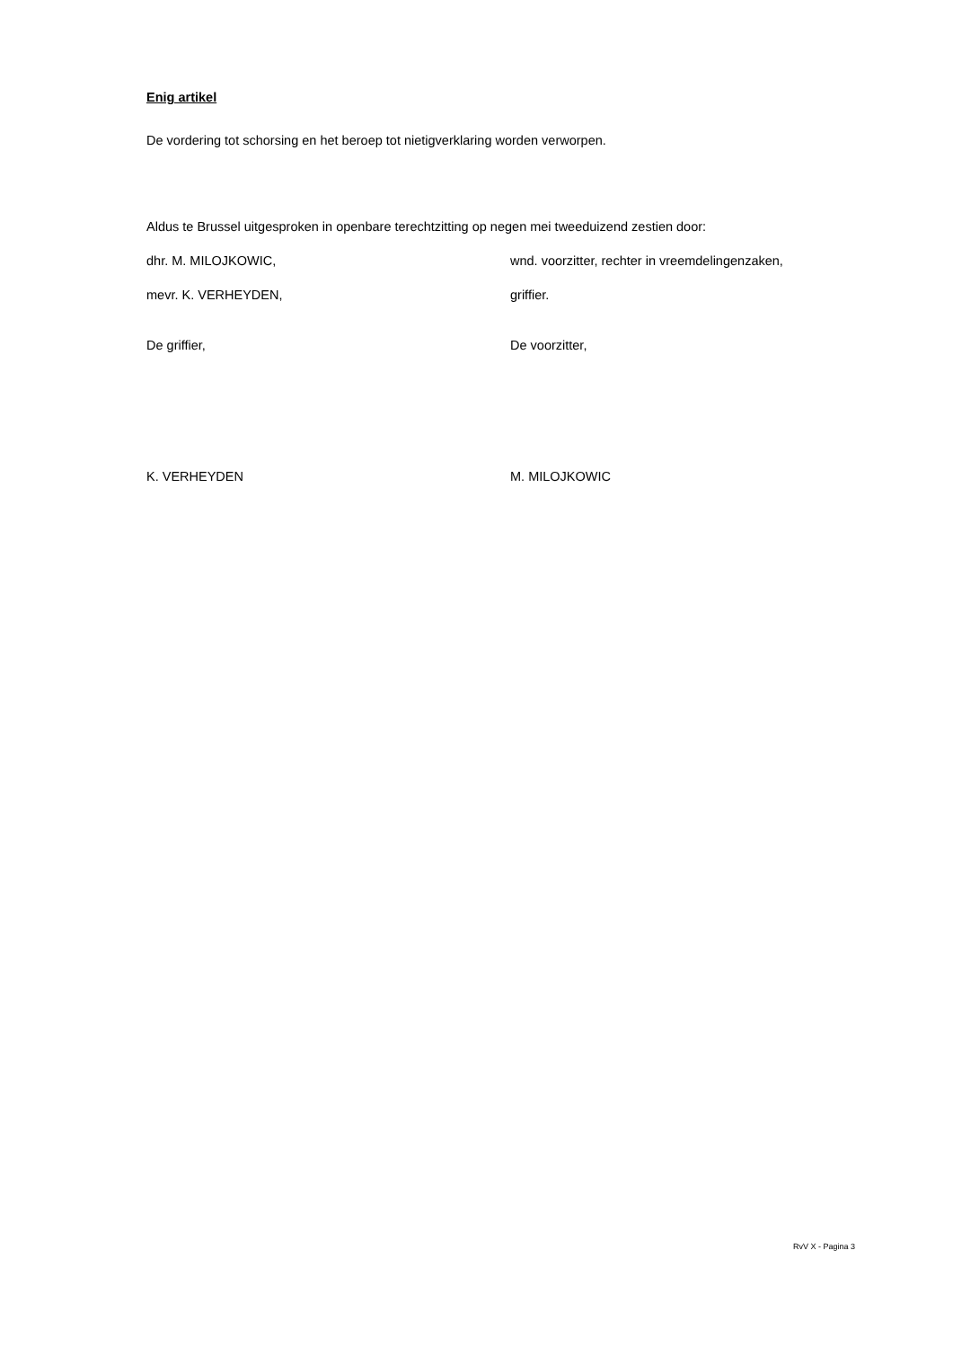Enig artikel
De vordering tot schorsing en het beroep tot nietigverklaring worden verworpen.
Aldus te Brussel uitgesproken in openbare terechtzitting op negen mei tweeduizend zestien door:
dhr. M. MILOJKOWIC, wnd. voorzitter, rechter in vreemdelingenzaken,
mevr. K. VERHEYDEN, griffier.
De griffier, De voorzitter,
K. VERHEYDEN M. MILOJKOWIC
RvV X - Pagina 3